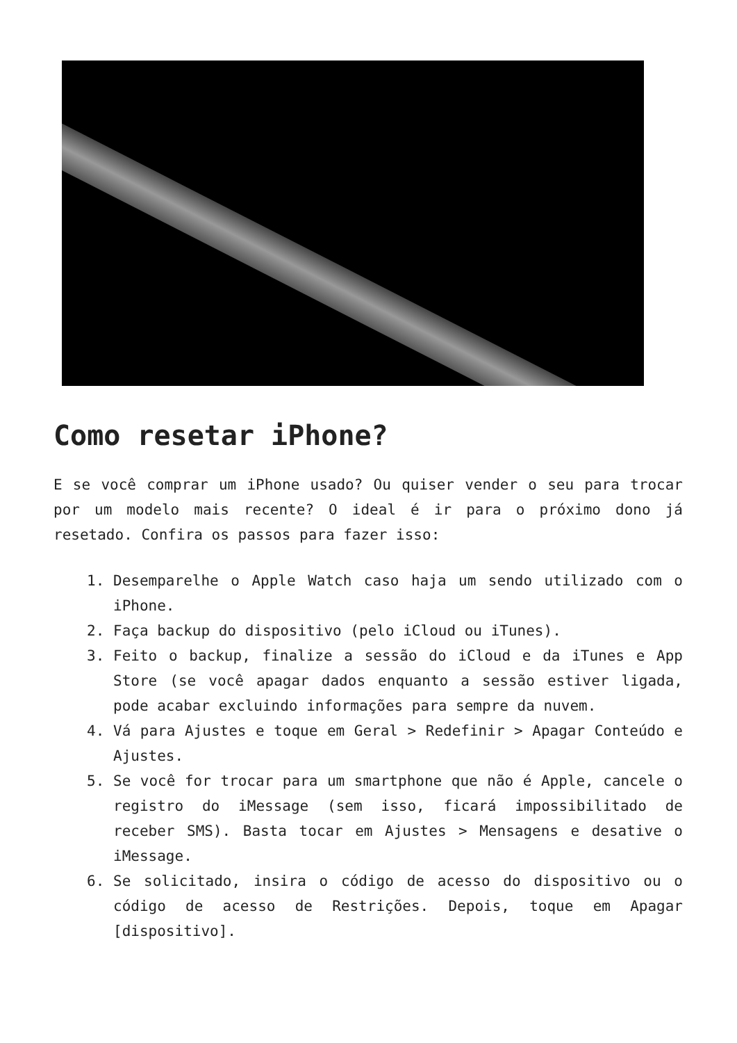Como resetar iPhone?
E se você comprar um iPhone usado? Ou quiser vender o seu para trocar por um modelo mais recente? O ideal é ir para o próximo dono já resetado. Confira os passos para fazer isso:
1. Desemparelhe o Apple Watch caso haja um sendo utilizado com o iPhone.
2. Faça backup do dispositivo (pelo iCloud ou iTunes).
3. Feito o backup, finalize a sessão do iCloud e da iTunes e App Store (se você apagar dados enquanto a sessão estiver ligada, pode acabar excluindo informações para sempre da nuvem.
4. Vá para Ajustes e toque em Geral > Redefinir > Apagar Conteúdo e Ajustes.
5. Se você for trocar para um smartphone que não é Apple, cancele o registro do iMessage (sem isso, ficará impossibilitado de receber SMS). Basta tocar em Ajustes > Mensagens e desative o iMessage.
6. Se solicitado, insira o código de acesso do dispositivo ou o código de acesso de Restrições. Depois, toque em Apagar [dispositivo].